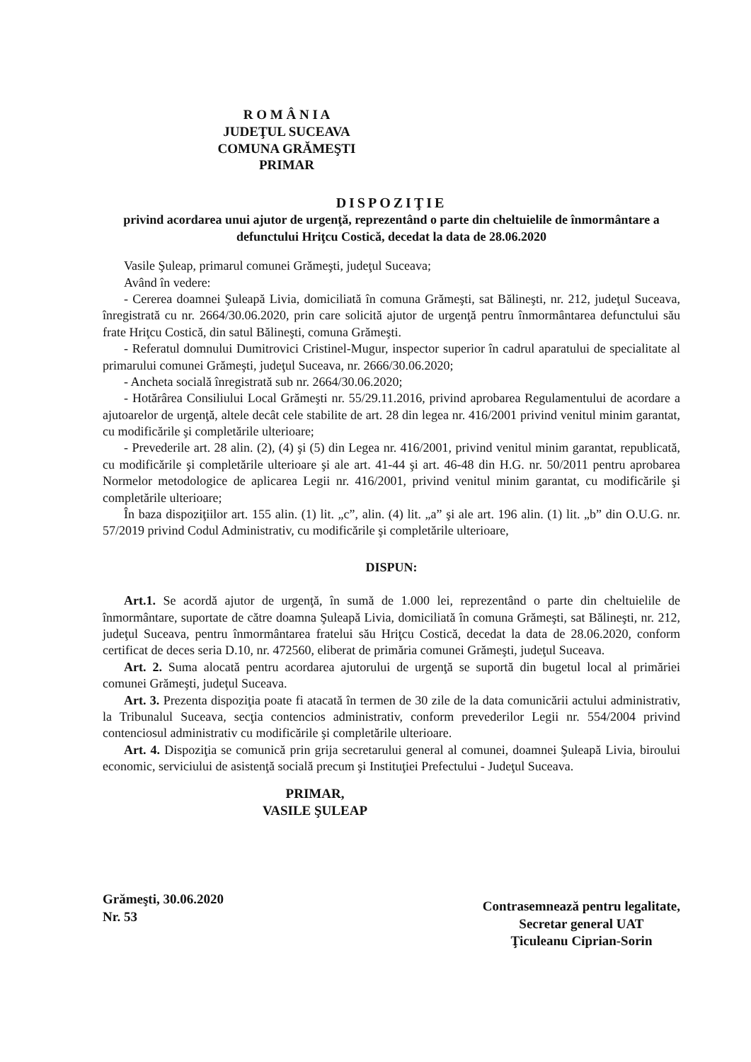R O M Â N I A
JUDEŢUL SUCEAVA
COMUNA GRĂMEŞTI
PRIMAR
DISPOZIŢIE
privind acordarea unui ajutor de urgenţă, reprezentând o parte din cheltuielile de înmormântare a defunctului Hriţcu Costică, decedat la data de 28.06.2020
Vasile Şuleap, primarul comunei Grămeşti, judeţul Suceava;
Având în vedere:
- Cererea doamnei Şuleapă Livia, domiciliată în comuna Grămeşti, sat Bălineşti, nr. 212, judeţul Suceava, înregistrată cu nr. 2664/30.06.2020, prin care solicită ajutor de urgenţă pentru înmormântarea defunctului său frate Hriţcu Costică, din satul Bălineşti, comuna Grămeşti.
- Referatul domnului Dumitrovici Cristinel-Mugur, inspector superior în cadrul aparatului de specialitate al primarului comunei Grămeşti, judeţul Suceava, nr. 2666/30.06.2020;
- Ancheta socială înregistrată sub nr. 2664/30.06.2020;
- Hotărârea Consiliului Local Grămeşti nr. 55/29.11.2016, privind aprobarea Regulamentului de acordare a ajutoarelor de urgenţă, altele decât cele stabilite de art. 28 din legea nr. 416/2001 privind venitul minim garantat, cu modificările şi completările ulterioare;
- Prevederile art. 28 alin. (2), (4) şi (5) din Legea nr. 416/2001, privind venitul minim garantat, republicată, cu modificările şi completările ulterioare şi ale art. 41-44 şi art. 46-48 din H.G. nr. 50/2011 pentru aprobarea Normelor metodologice de aplicarea Legii nr. 416/2001, privind venitul minim garantat, cu modificările şi completările ulterioare;
În baza dispoziţiilor art. 155 alin. (1) lit. „c”, alin. (4) lit. „a” şi ale art. 196 alin. (1) lit. „b” din O.U.G. nr. 57/2019 privind Codul Administrativ, cu modificările şi completările ulterioare,
DISPUN:
Art.1. Se acordă ajutor de urgenţă, în sumă de 1.000 lei, reprezentând o parte din cheltuielile de înmormântare, suportate de către doamna Şuleapă Livia, domiciliată în comuna Grămeşti, sat Bălineşti, nr. 212, judeţul Suceava, pentru înmormântarea fratelui său Hriţcu Costică, decedat la data de 28.06.2020, conform certificat de deces seria D.10, nr. 472560, eliberat de primăria comunei Grămeşti, judeţul Suceava.
Art. 2. Suma alocată pentru acordarea ajutorului de urgenţă se suportă din bugetul local al primăriei comunei Grămeşti, judeţul Suceava.
Art. 3. Prezenta dispoziţia poate fi atacată în termen de 30 zile de la data comunicării actului administrativ, la Tribunalul Suceava, secţia contencios administrativ, conform prevederilor Legii nr. 554/2004 privind contenciosul administrativ cu modificările şi completările ulterioare.
Art. 4. Dispoziţia se comunică prin grija secretarului general al comunei, doamnei Şuleapă Livia, biroului economic, serviciului de asistenţă socială precum şi Instituţiei Prefectului - Judeţul Suceava.
PRIMAR,
VASILE ŞULEAP
Grămeşti, 30.06.2020
Nr. 53
Contrasemnează pentru legalitate,
Secretar general UAT
Ţiculeanu Ciprian-Sorin